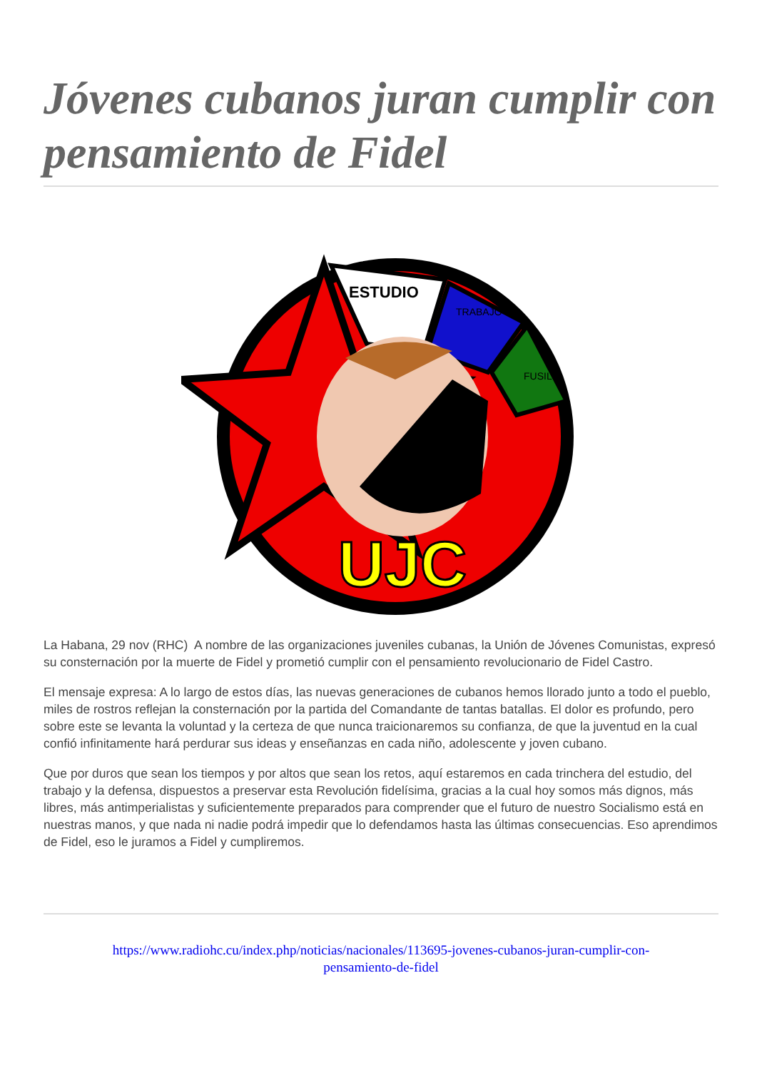Jóvenes cubanos juran cumplir con pensamiento de Fidel
ESTUDIO
TRABAJO
FUSIL
UJC
La Habana, 29 nov (RHC) A nombre de las organizaciones juveniles cubanas, la Unión de Jóvenes Comunistas, expresó su consternación por la muerte de Fidel y prometió cumplir con el pensamiento revolucionario de Fidel Castro.
El mensaje expresa: A lo largo de estos días, las nuevas generaciones de cubanos hemos llorado junto a todo el pueblo, miles de rostros reflejan la consternación por la partida del Comandante de tantas batallas. El dolor es profundo, pero sobre este se levanta la voluntad y la certeza de que nunca traicionaremos su confianza, de que la juventud en la cual confió infinitamente hará perdurar sus ideas y enseñanzas en cada niño, adolescente y joven cubano.
Que por duros que sean los tiempos y por altos que sean los retos, aquí estaremos en cada trinchera del estudio, del trabajo y la defensa, dispuestos a preservar esta Revolución fidelísima, gracias a la cual hoy somos más dignos, más libres, más antimperialistas y suficientemente preparados para comprender que el futuro de nuestro Socialismo está en nuestras manos, y que nada ni nadie podrá impedir que lo defendamos hasta las últimas consecuencias. Eso aprendimos de Fidel, eso le juramos a Fidel y cumpliremos.
https://www.radiohc.cu/index.php/noticias/nacionales/113695-jovenes-cubanos-juran-cumplir-con-
pensamiento-de-fidel